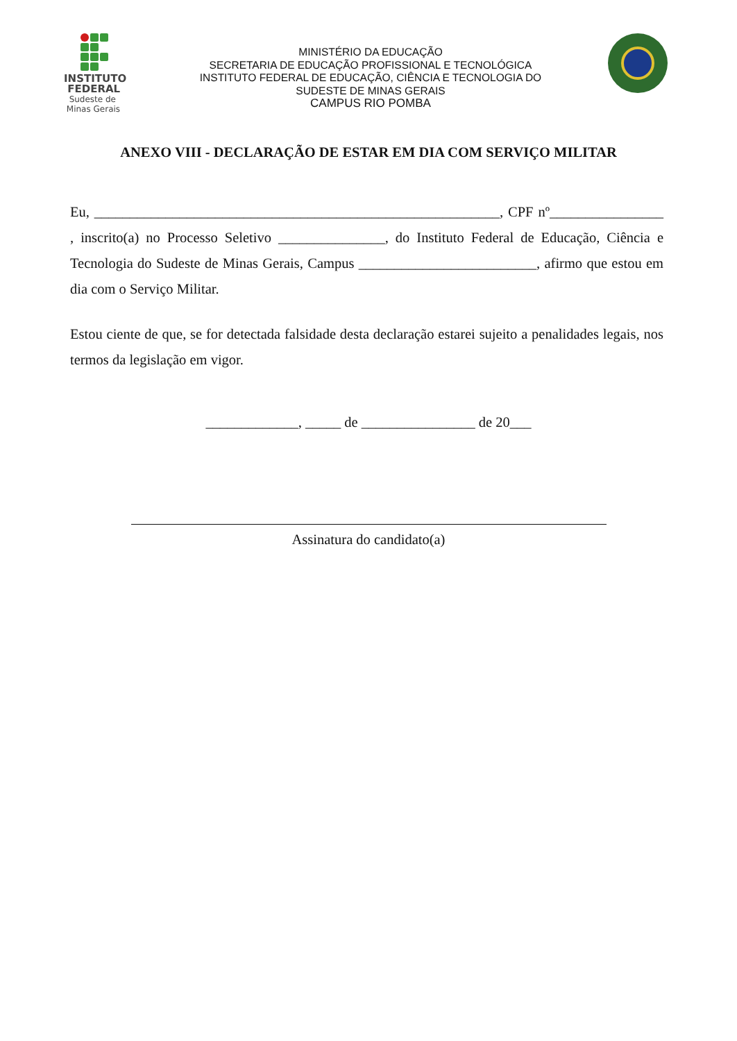INSTITUTO
FEDERAL
Sudeste de
Minas Gerais
MINISTÉRIO DA EDUCAÇÃO
SECRETARIA DE EDUCAÇÃO PROFISSIONAL E TECNOLÓGICA
INSTITUTO FEDERAL DE EDUCAÇÃO, CIÊNCIA E TECNOLOGIA DO
SUDESTE DE MINAS GERAIS
CAMPUS RIO POMBA
ANEXO VIII - DECLARAÇÃO DE ESTAR EM DIA COM SERVIÇO MILITAR
Eu, _________________________________________________________, CPF nº________________ , inscrito(a) no Processo Seletivo _______________, do Instituto Federal de Educação, Ciência e Tecnologia do Sudeste de Minas Gerais, Campus _________________________, afirmo que estou em dia com o Serviço Militar.
Estou ciente de que, se for detectada falsidade desta declaração estarei sujeito a penalidades legais, nos termos da legislação em vigor.
_____________, _____ de ________________ de 20___
Assinatura do candidato(a)